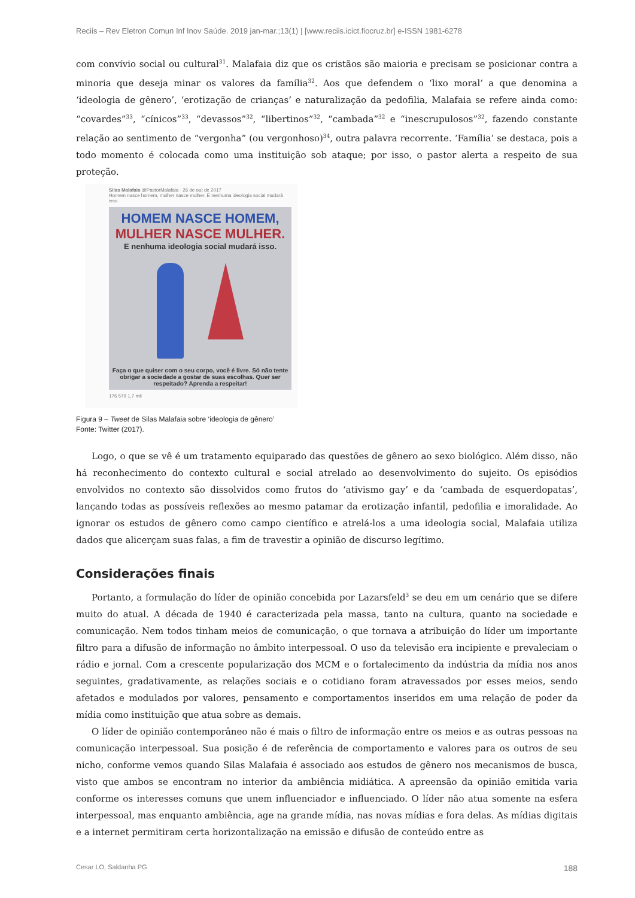Reciis – Rev Eletron Comun Inf Inov Saúde. 2019 jan-mar.;13(1) | [www.reciis.icict.fiocruz.br] e-ISSN 1981-6278
com convívio social ou cultural<sup>31</sup>. Malafaia diz que os cristãos são maioria e precisam se posicionar contra a minoria que deseja minar os valores da família<sup>32</sup>. Aos que defendem o ‘lixo moral’ a que denomina a ‘ideologia de gênero’, ‘erotização de crianças’ e naturalização da pedofilia, Malafaia se refere ainda como: “covardes”<sup>33</sup>, “cínicos”<sup>33</sup>, “devassos”<sup>32</sup>, “libertinos”<sup>32</sup>, “cambada”<sup>32</sup> e “inescrupulosos”<sup>32</sup>, fazendo constante relação ao sentimento de “vergonha” (ou vergonhoso)<sup>34</sup>, outra palavra recorrente. ‘Família’ se destaca, pois a todo momento é colocada como uma instituição sob ataque; por isso, o pastor alerta a respeito de sua proteção.
Silas Malafaia @PastorMalafaia · 26 de out de 2017
Homem nasce homem, mulher nasce mulher. E nenhuma ideologia social mudará isso.
HOMEM NASCE HOMEM,
MULHER NASCE MULHER.
E nenhuma ideologia social mudará isso.
Faça o que quiser com o seu corpo, você é livre. Só não tente obrigar a sociedade a gostar de suas escolhas. Quer ser respeitado? Aprenda a respeitar!
176 579 1,7 mil
Figura 9 – Tweet de Silas Malafaia sobre ‘ideologia de gênero’
Fonte: Twitter (2017).
Logo, o que se vê é um tratamento equiparado das questões de gênero ao sexo biológico. Além disso, não há reconhecimento do contexto cultural e social atrelado ao desenvolvimento do sujeito. Os episódios envolvidos no contexto são dissolvidos como frutos do ‘ativismo gay’ e da ‘cambada de esquerdopatas’, lançando todas as possíveis reflexões ao mesmo patamar da erotização infantil, pedofilia e imoralidade. Ao ignorar os estudos de gênero como campo científico e atrelá-los a uma ideologia social, Malafaia utiliza dados que alicerçam suas falas, a fim de travestir a opinião de discurso legítimo.
Considerações finais
Portanto, a formulação do líder de opinião concebida por Lazarsfeld<sup>3</sup> se deu em um cenário que se difere muito do atual. A década de 1940 é caracterizada pela massa, tanto na cultura, quanto na sociedade e comunicação. Nem todos tinham meios de comunicação, o que tornava a atribuição do líder um importante filtro para a difusão de informação no âmbito interpessoal. O uso da televisão era incipiente e prevaleciam o rádio e jornal. Com a crescente popularização dos MCM e o fortalecimento da indústria da mídia nos anos seguintes, gradativamente, as relações sociais e o cotidiano foram atravessados por esses meios, sendo afetados e modulados por valores, pensamento e comportamentos inseridos em uma relação de poder da mídia como instituição que atua sobre as demais.
O líder de opinião contemporâneo não é mais o filtro de informação entre os meios e as outras pessoas na comunicação interpessoal. Sua posição é de referência de comportamento e valores para os outros de seu nicho, conforme vemos quando Silas Malafaia é associado aos estudos de gênero nos mecanismos de busca, visto que ambos se encontram no interior da ambiência midiática. A apreensão da opinião emitida varia conforme os interesses comuns que unem influenciador e influenciado. O líder não atua somente na esfera interpessoal, mas enquanto ambiência, age na grande mídia, nas novas mídias e fora delas. As mídias digitais e a internet permitiram certa horizontalização na emissão e difusão de conteúdo entre as
Cesar LO, Saldanha PG 188